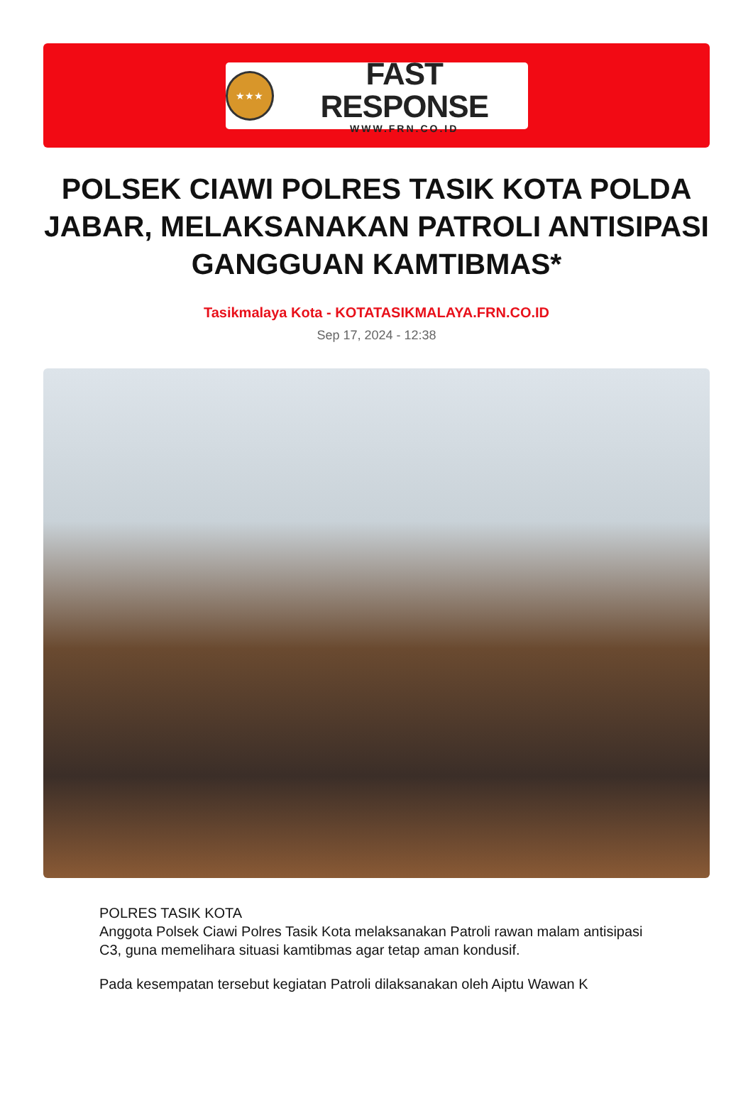★★★
FAST RESPONSE
WWW.FRN.CO.ID
POLSEK CIAWI POLRES TASIK KOTA POLDA JABAR, MELAKSANAKAN PATROLI ANTISIPASI GANGGUAN KAMTIBMAS*
Tasikmalaya Kota - KOTATASIKMALAYA.FRN.CO.ID
Sep 17, 2024 - 12:38
POLRES TASIK KOTA
Anggota Polsek Ciawi Polres Tasik Kota melaksanakan Patroli rawan malam antisipasi C3, guna memelihara situasi kamtibmas agar tetap aman kondusif.
Pada kesempatan tersebut kegiatan Patroli dilaksanakan oleh Aiptu Wawan K